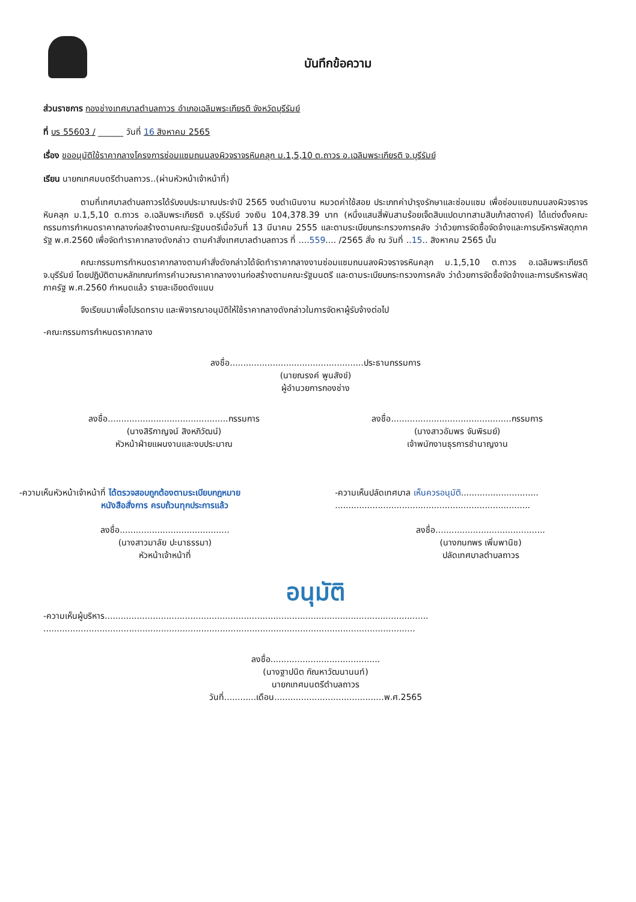บันทึกข้อความ
ส่วนราชการ กองช่างเทศบาลตำบลถาวร อำเภอเฉลิมพระเกียรติ จังหวัดบุรีรัมย์
ที่ บร 55603 / ______ วันที่ 16 สิงหาคม 2565
เรื่อง ขออนุมัติใช้ราคากลางโครงการซ่อมแซมถนนลงผิวจราจรหินคลุก ม.1,5,10 ต.ถาวร อ.เฉลิมพระเกียรติ จ.บุรีรัมย์
เรียน นายกเทศมนตรีตำบลถาวร..(ผ่านหัวหน้าเจ้าหน้าที่)
ตามที่เทศบาลตำบลถาวรได้รับงบประมาณประจำปี 2565 งบดำเนินงาน หมวดค่าใช้สอย ประเภทค่าบำรุงรักษาและซ่อมแซม เพื่อซ่อมแซมถนนลงผิวจราจรหินคลุก ม.1,5,10 ต.ถาวร อ.เฉลิมพระเกียรติ จ.บุรีรัมย์ วงเงิน 104,378.39 บาท (หนึ่งแสนสี่พันสามร้อยเจ็ดสิบแปดบาทสามสิบเก้าสตางค์) ได้แต่งตั้งคณะกรรมการกำหนดราคากลางก่อสร้างตามคณะรัฐมนตรีเมื่อวันที่ 13 มีนาคม 2555 และตามระเบียบกระทรวงการคลัง ว่าด้วยการจัดซื้อจัดจ้างและการบริหารพัสดุภาครัฐ พ.ศ.2560 เพื่อจัดทำราคากลางดังกล่าว ตามคำสั่งเทศบาลตำบลถาวร ที่ ....559.... /2565 สั่ง ณ วันที่ ..15.. สิงหาคม 2565 นั้น
คณะกรรมการกำหนดราคากลางตามคำสั่งดังกล่าวได้จัดทำราคากลางงานซ่อมแซมถนนลงผิวจราจรหินคลุก ม.1,5,10 ต.ถาวร อ.เฉลิมพระเกียรติ จ.บุรีรัมย์ โดยปฏิบัติตามหลักเกณฑ์การคำนวณราคากลางงานก่อสร้างตามคณะรัฐมนตรี และตามระเบียบกระทรวงการคลัง ว่าด้วยการจัดซื้อจัดจ้างและการบริหารพัสดุภาครัฐ พ.ศ.2560 กำหนดแล้ว รายละเอียดดังแนบ
จึงเรียนมาเพื่อโปรดทราบ และพิจารณาอนุมัติให้ใช้ราคากลางดังกล่าวในการจัดหาผู้รับจ้างต่อไป
-คณะกรรมการกำหนดราคากลาง
ลงชื่อ..................................................ประธานกรรมการ
(นายณรงค์ พูนสังข์)
ผู้อำนวยการกองช่าง
ลงชื่อ.............................................กรรมการ
(นางสิริกาญจน์ สิงหภิวัฒน์)
หัวหน้าฝ่ายแผนงานและงบประมาณ
ลงชื่อ.............................................กรรมการ
(นางสาวอัมพร จันพิรมย์)
เจ้าพนักงานธุรการชำนาญงาน
-ความเห็นหัวหน้าเจ้าหน้าที่ ได้ตรวจสอบถูกต้องตามระเบียบกฎหมาย
หนังสือสั่งการ ครบถ้วนทุกประการแล้ว
ลงชื่อ.........................................
(นางสาวมาลัย ปะนาธรรมา)
หัวหน้าเจ้าหน้าที่
-ความเห็นปลัดเทศบาล เห็นควรอนุมัติ.............................
.........................................................................
ลงชื่อ.........................................
(นางกนกพร เพิ่มพานิช)
ปลัดเทศบาลตำบลถาวร
อนุมัติ
-ความเห็นผู้บริหาร.........................................................................................................................
...........................................................................................................................................
ลงชื่อ.........................................
(นางฐาปนิต กัณหาวัฒนานนท์)
นายกเทศมนตรีตำบลถาวร
วันที่............เดือน.........................................พ.ศ.2565